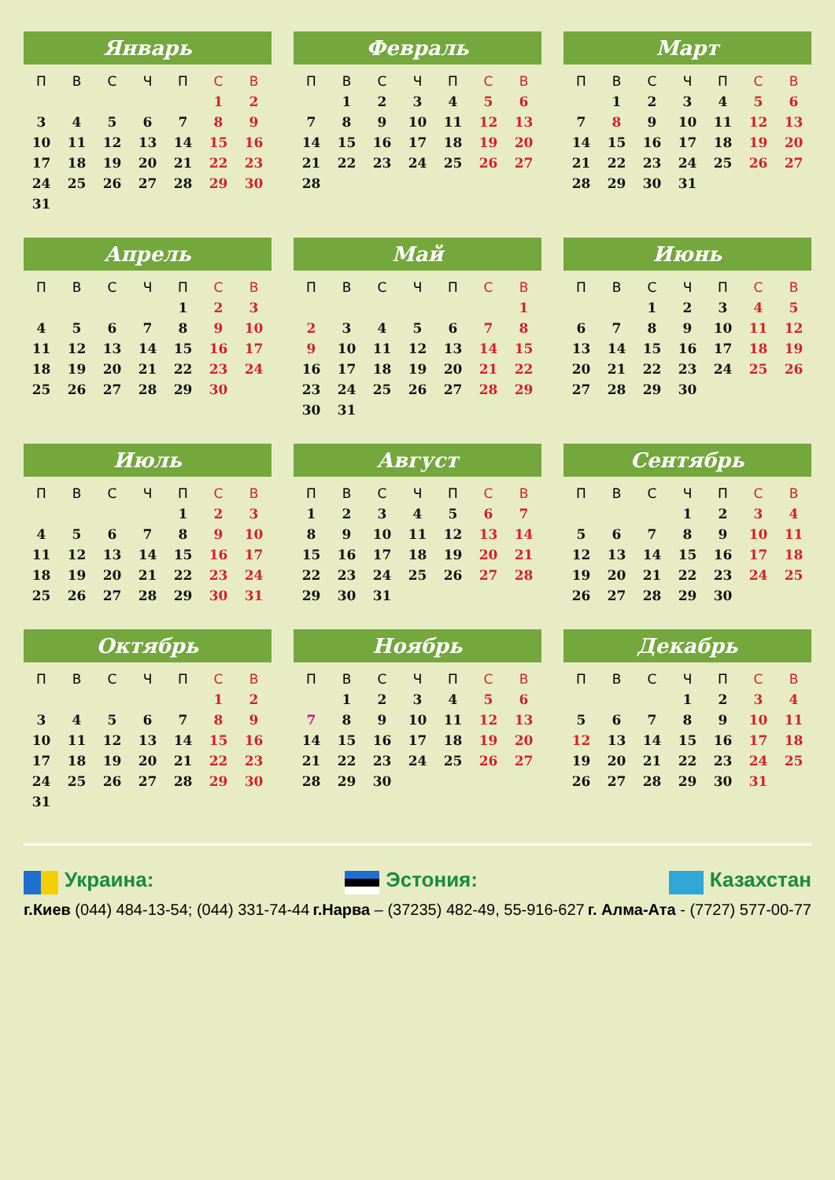Январь
| П | В | С | Ч | П | С | В |
| --- | --- | --- | --- | --- | --- | --- |
| | | | | | 1 | 2 |
| 3 | 4 | 5 | 6 | 7 | 8 | 9 |
| 10 | 11 | 12 | 13 | 14 | 15 | 16 |
| 17 | 18 | 19 | 20 | 21 | 22 | 23 |
| 24 | 25 | 26 | 27 | 28 | 29 | 30 |
| 31 | | | | | | |
Февраль
| П | В | С | Ч | П | С | В |
| --- | --- | --- | --- | --- | --- | --- |
| | 1 | 2 | 3 | 4 | 5 | 6 |
| 7 | 8 | 9 | 10 | 11 | 12 | 13 |
| 14 | 15 | 16 | 17 | 18 | 19 | 20 |
| 21 | 22 | 23 | 24 | 25 | 26 | 27 |
| 28 | | | | | | |
Март
| П | В | С | Ч | П | С | В |
| --- | --- | --- | --- | --- | --- | --- |
| | 1 | 2 | 3 | 4 | 5 | 6 |
| 7 | 8 | 9 | 10 | 11 | 12 | 13 |
| 14 | 15 | 16 | 17 | 18 | 19 | 20 |
| 21 | 22 | 23 | 24 | 25 | 26 | 27 |
| 28 | 29 | 30 | 31 | | | |
Апрель
| П | В | С | Ч | П | С | В |
| --- | --- | --- | --- | --- | --- | --- |
| | | | | 1 | 2 | 3 |
| 4 | 5 | 6 | 7 | 8 | 9 | 10 |
| 11 | 12 | 13 | 14 | 15 | 16 | 17 |
| 18 | 19 | 20 | 21 | 22 | 23 | 24 |
| 25 | 26 | 27 | 28 | 29 | 30 | |
Май
| П | В | С | Ч | П | С | В |
| --- | --- | --- | --- | --- | --- | --- |
| | | | | | | 1 |
| 2 | 3 | 4 | 5 | 6 | 7 | 8 |
| 9 | 10 | 11 | 12 | 13 | 14 | 15 |
| 16 | 17 | 18 | 19 | 20 | 21 | 22 |
| 23 | 24 | 25 | 26 | 27 | 28 | 29 |
| 30 | 31 | | | | | |
Июнь
| П | В | С | Ч | П | С | В |
| --- | --- | --- | --- | --- | --- | --- |
| | | 1 | 2 | 3 | 4 | 5 |
| 6 | 7 | 8 | 9 | 10 | 11 | 12 |
| 13 | 14 | 15 | 16 | 17 | 18 | 19 |
| 20 | 21 | 22 | 23 | 24 | 25 | 26 |
| 27 | 28 | 29 | 30 | | | |
Июль
| П | В | С | Ч | П | С | В |
| --- | --- | --- | --- | --- | --- | --- |
| | | | | 1 | 2 | 3 |
| 4 | 5 | 6 | 7 | 8 | 9 | 10 |
| 11 | 12 | 13 | 14 | 15 | 16 | 17 |
| 18 | 19 | 20 | 21 | 22 | 23 | 24 |
| 25 | 26 | 27 | 28 | 29 | 30 | 31 |
Август
| П | В | С | Ч | П | С | В |
| --- | --- | --- | --- | --- | --- | --- |
| 1 | 2 | 3 | 4 | 5 | 6 | 7 |
| 8 | 9 | 10 | 11 | 12 | 13 | 14 |
| 15 | 16 | 17 | 18 | 19 | 20 | 21 |
| 22 | 23 | 24 | 25 | 26 | 27 | 28 |
| 29 | 30 | 31 | | | | |
Сентябрь
| П | В | С | Ч | П | С | В |
| --- | --- | --- | --- | --- | --- | --- |
| | | | 1 | 2 | 3 | 4 |
| 5 | 6 | 7 | 8 | 9 | 10 | 11 |
| 12 | 13 | 14 | 15 | 16 | 17 | 18 |
| 19 | 20 | 21 | 22 | 23 | 24 | 25 |
| 26 | 27 | 28 | 29 | 30 | | |
Октябрь
| П | В | С | Ч | П | С | В |
| --- | --- | --- | --- | --- | --- | --- |
| | | | | | 1 | 2 |
| 3 | 4 | 5 | 6 | 7 | 8 | 9 |
| 10 | 11 | 12 | 13 | 14 | 15 | 16 |
| 17 | 18 | 19 | 20 | 21 | 22 | 23 |
| 24 | 25 | 26 | 27 | 28 | 29 | 30 |
| 31 | | | | | | |
Ноябрь
| П | В | С | Ч | П | С | В |
| --- | --- | --- | --- | --- | --- | --- |
| | 1 | 2 | 3 | 4 | 5 | 6 |
| 7 | 8 | 9 | 10 | 11 | 12 | 13 |
| 14 | 15 | 16 | 17 | 18 | 19 | 20 |
| 21 | 22 | 23 | 24 | 25 | 26 | 27 |
| 28 | 29 | 30 | | | | |
Декабрь
| П | В | С | Ч | П | С | В |
| --- | --- | --- | --- | --- | --- | --- |
| | | | 1 | 2 | 3 | 4 |
| 5 | 6 | 7 | 8 | 9 | 10 | 11 |
| 12 | 13 | 14 | 15 | 16 | 17 | 18 |
| 19 | 20 | 21 | 22 | 23 | 24 | 25 |
| 26 | 27 | 28 | 29 | 30 | 31 | |
Украина: Эстония: Казахстан
г.Киев (044) 484-13-54; (044) 331-74-44
г.Нарва – (37235) 482-49, 55-916-627
г. Алма-Ата - (7727) 577-00-77